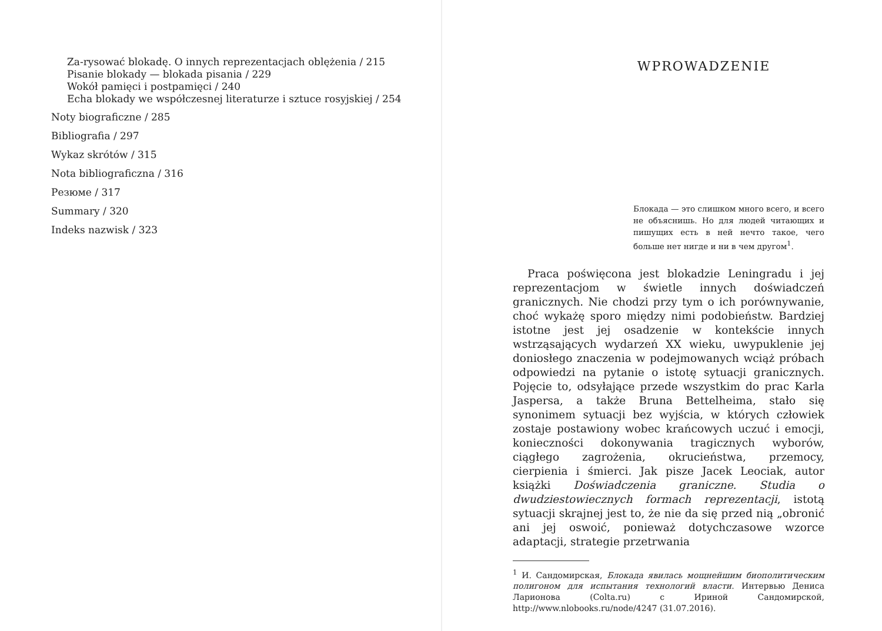Za-rysować blokadę. O innych reprezentacjach oblężenia / 215
Pisanie blokady — blokada pisania / 229
Wokół pamięci i postpamięci / 240
Echa blokady we współczesnej literaturze i sztuce rosyjskiej / 254
Noty biograficzne / 285
Bibliografia / 297
Wykaz skrótów / 315
Nota bibliograficzna / 316
Резюме / 317
Summary / 320
Indeks nazwisk / 323
WPROWADZENIE
Блокада — это слишком много всего, и всего не объяснишь. Но для людей читающих и пишущих есть в ней нечто такое, чего больше нет нигде и ни в чем другом<sup>1</sup>.
Praca poświęcona jest blokadzie Leningradu i jej reprezentacjom w świetle innych doświadczeń granicznych. Nie chodzi przy tym o ich porównywanie, choć wykażę sporo między nimi podobieństw. Bardziej istotne jest jej osadzenie w kontekście innych wstrząsających wydarzeń XX wieku, uwypuklenie jej doniosłego znaczenia w podejmowanych wciąż próbach odpowiedzi na pytanie o istotę sytuacji granicznych. Pojęcie to, odsyłające przede wszystkim do prac Karla Jaspersa, a także Bruna Bettelheima, stało się synonimem sytuacji bez wyjścia, w których człowiek zostaje postawiony wobec krańcowych uczuć i emocji, konieczności dokonywania tragicznych wyborów, ciągłego zagrożenia, okrucieństwa, przemocy, cierpienia i śmierci. Jak pisze Jacek Leociak, autor książki Doświadczenia graniczne. Studia o dwudziestowiecznych formach reprezentacji, istotą sytuacji skrajnej jest to, że nie da się przed nią „obronić ani jej oswoić, ponieważ dotychczasowe wzorce adaptacji, strategie przetrwania
<sup>1</sup> И. Сандомирская, Блокада явилась мощнейшим биополитическим полигоном для испытания технологий власти. Интервью Дениса Ларионова (Colta.ru) с Ириной Сандомирской, http://www.nlobooks.ru/node/4247 (31.07.2016).